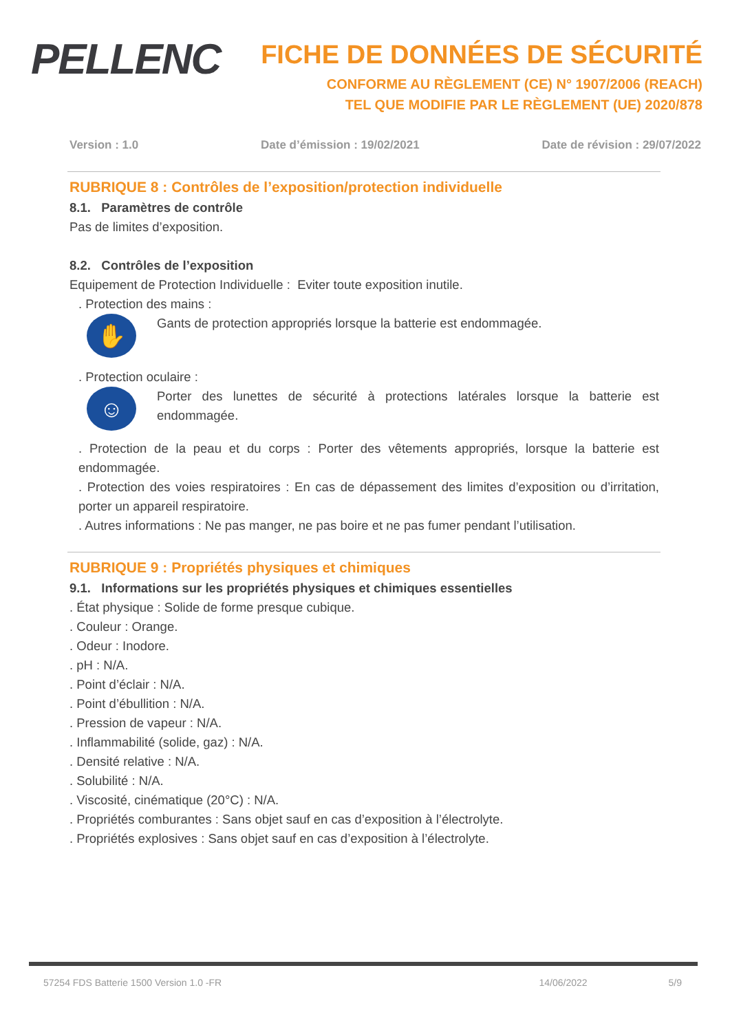PELLENC
FICHE DE DONNÉES DE SÉCURITÉ
CONFORME AU RÈGLEMENT (CE) N° 1907/2006 (REACH)
TEL QUE MODIFIE PAR LE RÈGLEMENT (UE) 2020/878
Version : 1.0 Date d’émission : 19/02/2021 Date de révision : 29/07/2022
RUBRIQUE 8 : Contrôles de l’exposition/protection individuelle
8.1. Paramètres de contrôle
Pas de limites d’exposition.
8.2. Contrôles de l’exposition
Equipement de Protection Individuelle : Eviter toute exposition inutile.
. Protection des mains :
✋
Gants de protection appropriés lorsque la batterie est endommagée.
. Protection oculaire :
☺
Porter des lunettes de sécurité à protections latérales lorsque la batterie est endommagée.
. Protection de la peau et du corps : Porter des vêtements appropriés, lorsque la batterie est endommagée.
. Protection des voies respiratoires : En cas de dépassement des limites d’exposition ou d’irritation, porter un appareil respiratoire.
. Autres informations : Ne pas manger, ne pas boire et ne pas fumer pendant l’utilisation.
RUBRIQUE 9 : Propriétés physiques et chimiques
9.1. Informations sur les propriétés physiques et chimiques essentielles
. État physique : Solide de forme presque cubique.
. Couleur : Orange.
. Odeur : Inodore.
. pH : N/A.
. Point d’éclair : N/A.
. Point d’ébullition : N/A.
. Pression de vapeur : N/A.
. Inflammabilité (solide, gaz) : N/A.
. Densité relative : N/A.
. Solubilité : N/A.
. Viscosité, cinématique (20°C) : N/A.
. Propriétés comburantes : Sans objet sauf en cas d’exposition à l’électrolyte.
. Propriétés explosives : Sans objet sauf en cas d’exposition à l’électrolyte.
57254 FDS Batterie 1500 Version 1.0 -FR 14/06/2022 5/9